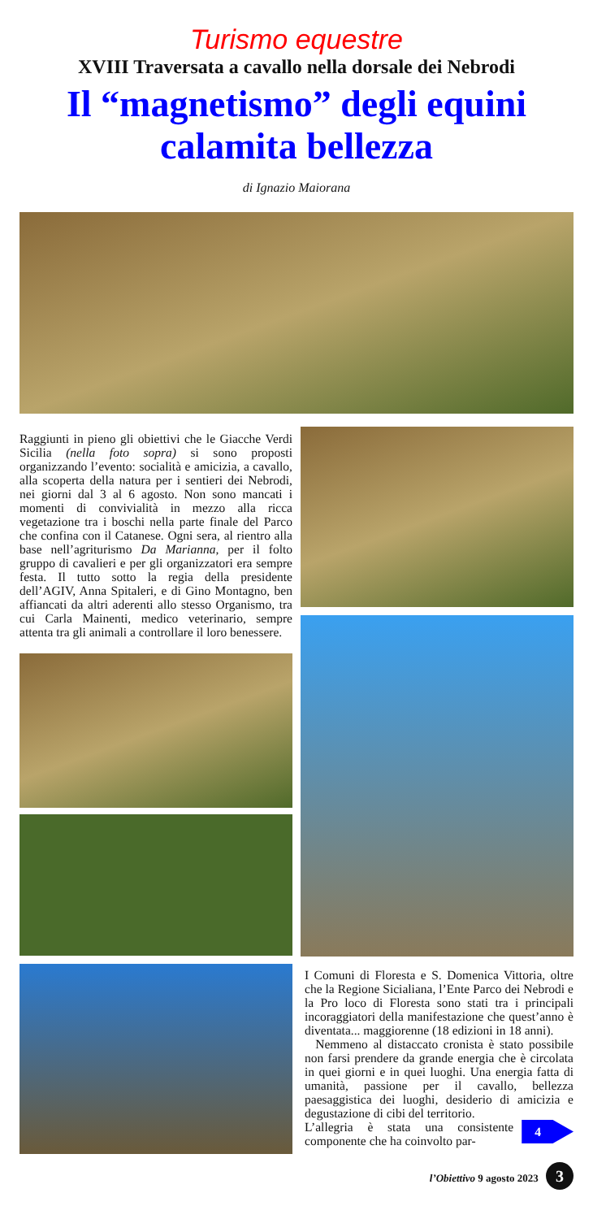Turismo equestre
XVIII Traversata a cavallo nella dorsale dei Nebrodi
Il “magnetismo” degli equini calamita bellezza
di Ignazio Maiorana
Raggiunti in pieno gli obiettivi che le Giacche Verdi Sicilia (nella foto sopra) si sono proposti organizzando l’evento: socialità e amicizia, a cavallo, alla scoperta della natura per i sentieri dei Nebrodi, nei giorni dal 3 al 6 agosto. Non sono mancati i momenti di convivialità in mezzo alla ricca vegetazione tra i boschi nella parte finale del Parco che confina con il Catanese. Ogni sera, al rientro alla base nell’agriturismo Da Marianna, per il folto gruppo di cavalieri e per gli organizzatori era sempre festa. Il tutto sotto la regia della presidente dell’AGIV, Anna Spitaleri, e di Gino Montagno, ben affiancati da altri aderenti allo stesso Organismo, tra cui Carla Mainenti, medico veterinario, sempre attenta tra gli animali a controllare il loro benessere.
I Comuni di Floresta e S. Domenica Vittoria, oltre che la Regione Sicialiana, l’Ente Parco dei Nebrodi e la Pro loco di Floresta sono stati tra i principali incoraggiatori della manifestazione che quest’anno è diventata... maggiorenne (18 edizioni in 18 anni).
Nemmeno al distaccato cronista è stato possibile non farsi prendere da grande energia che è circolata in quei giorni e in quei luoghi. Una energia fatta di umanità, passione per il cavallo, bellezza paesaggistica dei luoghi, desiderio di amicizia e degustazione di cibi del territorio.
4 L’allegria è stata una consistente componente che ha coinvolto par-
l’Obiettivo 9 agosto 2023 3